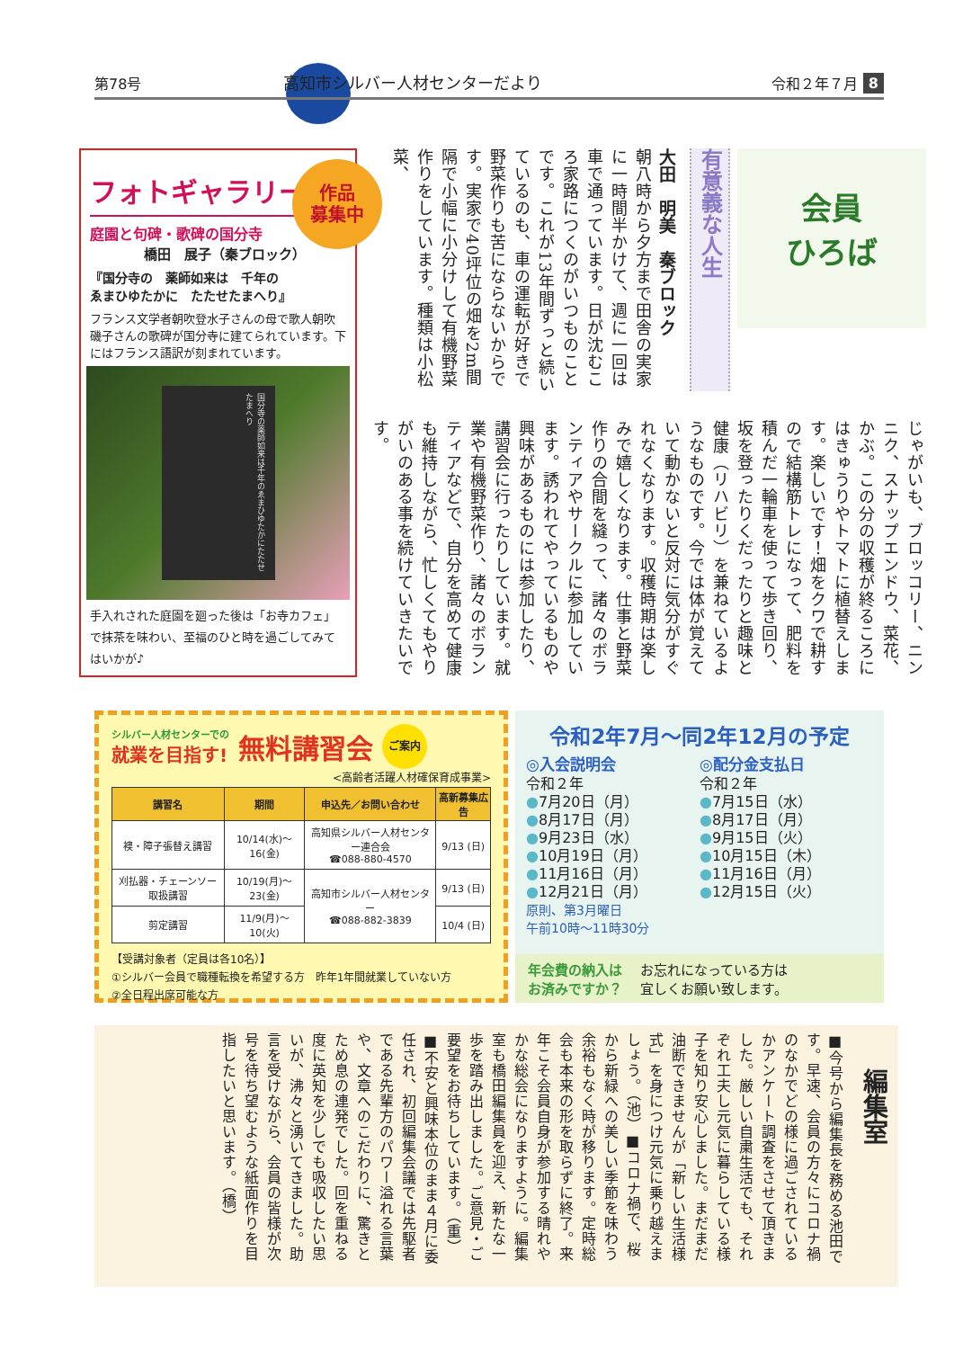第78号 高知市シルバー人材センターだより 令和２年７月 8
作品
募集中
フォトギャラリー
庭園と句碑・歌碑の国分寺
橋田　展子（秦ブロック）
『国分寺の　薬師如来は　千年の
ゑまひゆたかに　たたせたまへり』
フランス文学者朝吹登水子さんの母で歌人朝吹磯子さんの歌碑が国分寺に建てられています。下にはフランス語訳が刻まれています。
国分寺の薬師如来は千年のゑまひゆたかにたたせたまへり
手入れされた庭園を廻った後は「お寺カフェ」で抹茶を味わい、至福のひと時を過ごしてみてはいかが♪
会員
ひろば
有意義な人生
大田　明美　秦ブロック
朝八時から夕方まで田舎の実家に一時間半かけて、週に一回は車で通っています。日が沈むころ家路につくのがいつものことです。これが13年間ずっと続いているのも、車の運転が好きで野菜作りも苦にならないからです。実家で40坪位の畑を2m間隔で小幅に小分けして有機野菜作りをしています。種類は小松菜、
じゃがいも、ブロッコリー、ニンニク、スナップエンドウ、菜花、かぶ。この分の収穫が終るころにはきゅうりやトマトに植替えします。楽しいです！畑をクワで耕すので結構筋トレになって、肥料を積んだ一輪車を使って歩き回り、坂を登ったりくだったりと趣味と健康（リハビリ）を兼ねているようなものです。今では体が覚えていて動かないと反対に気分がすぐれなくなります。収穫時期は楽しみで嬉しくなります。仕事と野菜作りの合間を縫って、諸々のボランティアやサークルに参加しています。誘われてやっているものや興味があるものには参加したり、講習会に行ったりしています。就業や有機野菜作り、諸々のボランティアなどで、自分を高めて健康も維持しながら、忙しくてもやりがいのある事を続けていきたいです。
シルバー人材センターでの
就業を目指す!
無料講習会
ご案内
<高齢者活躍人材確保育成事業>
| 講習名 | 期間 | 申込先／お問い合わせ | 高新募集広告 |
| --- | --- | --- | --- |
| 襖・障子張替え講習 | 10/14(水)～16(金) | 高知県シルバー人材センター連合会 ☎088-880-4570 | 9/13 (日) |
| 刈払器・チェーンソー取扱講習 | 10/19(月)～23(金) | 高知市シルバー人材センター ☎088-882-3839 | 9/13 (日) |
| 剪定講習 | 11/9(月)～10(火) | | 10/4 (日) |
【受講対象者（定員は各10名）】
①シルバー会員で職種転換を希望する方　昨年1年間就業していない方
②全日程出席可能な方
令和2年7月～同2年12月の予定
◎入会説明会
令和２年
●7月20日（月）
●8月17日（月）
●9月23日（水）
●10月19日（月）
●11月16日（月）
●12月21日（月）
原則、第3月曜日
午前10時～11時30分
◎配分金支払日
令和２年
●7月15日（水）
●8月17日（月）
●9月15日（火）
●10月15日（木）
●11月16日（月）
●12月15日（火）
年会費の納入は
お済みですか？ お忘れになっている方は
宜しくお願い致します。
編集室
■今号から編集長を務める池田です。早速、会員の方々にコロナ禍のなかでどの様に過ごされているかアンケート調査をさせて頂きました。厳しい自粛生活でも、それぞれ工夫し元気に暮らしている様子を知り安心しました。まだまだ油断できませんが「新しい生活様式」を身につけ元気に乗り越えましょう。（池）■コロナ禍で、桜から新緑への美しい季節を味わう余裕もなく時が移ります。定時総会も本来の形を取らずに終了。来年こそ会員自身が参加する晴れやかな総会になりますように。編集室も橋田編集員を迎え、新たな一歩を踏み出しました。ご意見・ご要望をお待ちしています。（重）■不安と興味本位のまま４月に委任され、初回編集会議では先駆者である先輩方のパワー溢れる言葉や、文章へのこだわりに、驚きとため息の連発でした。回を重ねる度に英知を少しでも吸収したい思いが、沸々と湧いてきました。助言を受けながら、会員の皆様が次号を待ち望むような紙面作りを目指したいと思います。（橋）